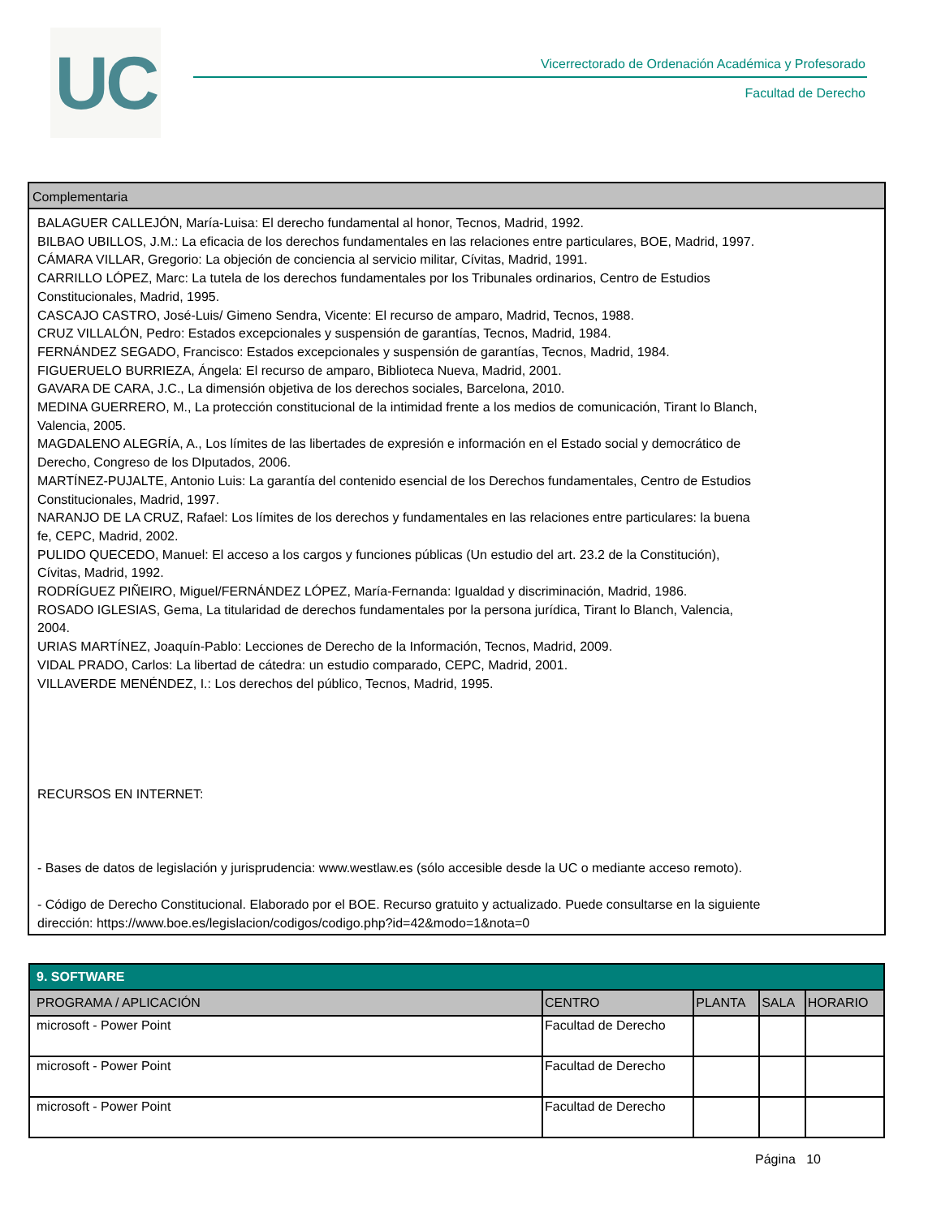UC
Vicerrectorado de Ordenación Académica y Profesorado
Facultad de Derecho
Complementaria
BALAGUER CALLEJÓN, María-Luisa: El derecho fundamental al honor, Tecnos, Madrid, 1992.
BILBAO UBILLOS, J.M.: La eficacia de los derechos fundamentales en las relaciones entre particulares, BOE, Madrid, 1997.
CÁMARA VILLAR, Gregorio: La objeción de conciencia al servicio militar, Cívitas, Madrid, 1991.
CARRILLO LÓPEZ, Marc: La tutela de los derechos fundamentales por los Tribunales ordinarios, Centro de Estudios
Constitucionales, Madrid, 1995.
CASCAJO CASTRO, José-Luis/ Gimeno Sendra, Vicente: El recurso de amparo, Madrid, Tecnos, 1988.
CRUZ VILLALÓN, Pedro: Estados excepcionales y suspensión de garantías, Tecnos, Madrid, 1984.
FERNÁNDEZ SEGADO, Francisco: Estados excepcionales y suspensión de garantías, Tecnos, Madrid, 1984.
FIGUERUELO BURRIEZA, Ángela: El recurso de amparo, Biblioteca Nueva, Madrid, 2001.
GAVARA DE CARA, J.C., La dimensión objetiva de los derechos sociales, Barcelona, 2010.
MEDINA GUERRERO, M., La protección constitucional de la intimidad frente a los medios de comunicación, Tirant lo Blanch,
Valencia, 2005.
MAGDALENO ALEGRÍA, A., Los límites de las libertades de expresión e información en el Estado social y democrático de
Derecho, Congreso de los DIputados, 2006.
MARTÍNEZ-PUJALTE, Antonio Luis: La garantía del contenido esencial de los Derechos fundamentales, Centro de Estudios
Constitucionales, Madrid, 1997.
NARANJO DE LA CRUZ, Rafael: Los límites de los derechos y fundamentales en las relaciones entre particulares: la buena
fe, CEPC, Madrid, 2002.
PULIDO QUECEDO, Manuel: El acceso a los cargos y funciones públicas (Un estudio del art. 23.2 de la Constitución),
Cívitas, Madrid, 1992.
RODRÍGUEZ PIÑEIRO, Miguel/FERNÁNDEZ LÓPEZ, María-Fernanda: Igualdad y discriminación, Madrid, 1986.
ROSADO IGLESIAS, Gema, La titularidad de derechos fundamentales por la persona jurídica, Tirant lo Blanch, Valencia,
2004.
URIAS MARTÍNEZ, Joaquín-Pablo: Lecciones de Derecho de la Información, Tecnos, Madrid, 2009.
VIDAL PRADO, Carlos: La libertad de cátedra: un estudio comparado, CEPC, Madrid, 2001.
VILLAVERDE MENÉNDEZ, I.: Los derechos del público, Tecnos, Madrid, 1995.
RECURSOS EN INTERNET:
- Bases de datos de legislación y jurisprudencia: www.westlaw.es (sólo accesible desde la UC o mediante acceso remoto).
- Código de Derecho Constitucional. Elaborado por el BOE. Recurso gratuito y actualizado. Puede consultarse en la siguiente
dirección: https://www.boe.es/legislacion/codigos/codigo.php?id=42&modo=1&nota=0
| 9. SOFTWARE | | | | |
| --- | --- | --- | --- | --- |
| PROGRAMA / APLICACIÓN | CENTRO | PLANTA | SALA | HORARIO |
| microsoft - Power Point | Facultad de Derecho | | | |
| microsoft - Power Point | Facultad de Derecho | | | |
| microsoft - Power Point | Facultad de Derecho | | | |
Página 10